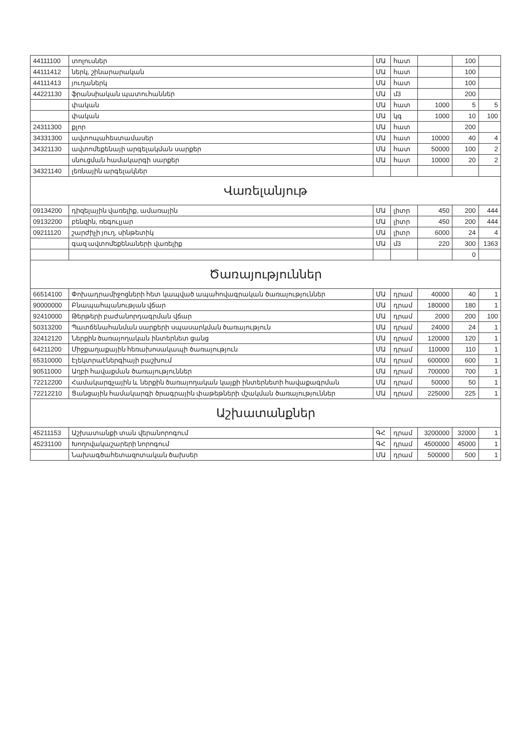| 44111100 | տոլուսներ | ՄԱ | հատ | | 100 | |
| 44111412 | ներկ, շինարարական | ՄԱ | հատ | | 100 | |
| 44111413 | յուղաներկ | ՄԱ | հատ | | 100 | |
| 44221130 | ֆրանսիական պատուհաններ | ՄԱ | մ3 | | 200 | |
| | փական | ՄԱ | հատ | 1000 | 5 | 5 |
| | փական | ՄԱ | կգ | 1000 | 10 | 100 |
| 24311300 | քլոր | ՄԱ | հատ | | 200 | |
| 34331300 | ավտոպահեստամասեր | ՄԱ | հատ | 10000 | 40 | 4 |
| 34321130 | ավտոմեքենայի արգելակման սարքեր | ՄԱ | հատ | 50000 | 100 | 2 |
| | սնուցման համակարգի սարքեր | ՄԱ | հատ | 10000 | 20 | 2 |
| 34321140 | լեռնային արգելակներ | | | | | |
| Վառելանյութ | | | | | | |
| 09134200 | դիզելային վառելիք, ամառային | ՄԱ | լիտր | 450 | 200 | 444 |
| 09132200 | բենզին, ռեգուլյար | ՄԱ | լիտր | 450 | 200 | 444 |
| 09211120 | շարժիչի յուղ, սինթետիկ | ՄԱ | լիտր | 6000 | 24 | 4 |
| | գազ ավտոմեքենաների վառելիք | ՄԱ | մ3 | 220 | 300 | 1363 |
| | | | | | 0 | |
| Ծառայություններ | | | | | | |
| 66514100 | Փոխադրամիջոցների հետ կապված ապահովագրական ծառայություններ | ՄԱ | դրամ | 40000 | 40 | 1 |
| 90000000 | Բնապահպանության վճար | ՄԱ | դրամ | 180000 | 180 | 1 |
| 92410000 | Թերթերի բաժանորդագրման վճար | ՄԱ | դրամ | 2000 | 200 | 100 |
| 50313200 | Պատճենահանման սարքերի սպասարկման ծառայություն | ՄԱ | դրամ | 24000 | 24 | 1 |
| 32412120 | Ներքին ծառայողական ինտերնետ ցանց | ՄԱ | դրամ | 120000 | 120 | 1 |
| 64211200 | Միջքաղաքային հեռախոսակապի ծառայություն | ՄԱ | դրամ | 110000 | 110 | 1 |
| 65310000 | Էլեկտրաէներգիայի բաշխում | ՄԱ | դրամ | 600000 | 600 | 1 |
| 90511000 | Աղբի հավաքման ծառայություններ | ՄԱ | դրամ | 700000 | 700 | 1 |
| 72212200 | Համակարգչային և ներքին ծառայողական կայքի ինտերնետի հավաքագրման | ՄԱ | դրամ | 50000 | 50 | 1 |
| 72212210 | Ցանցային համակարգի ծրագրային փաթեթների մշակման ծառայություններ | ՄԱ | դրամ | 225000 | 225 | 1 |
| Աշխատանքներ | | | | | | |
| 45211153 | Աշխատանքի տան վերանորոգում | ԳՀ | դրամ | 3200000 | 32000 | 1 |
| 45231100 | Խողովակաշարերի նորոգում | ԳՀ | դրամ | 4500000 | 45000 | 1 |
| | Նախագծահետազոտական ծախսեր | ՄԱ | դրամ | 500000 | 500 | 1 |